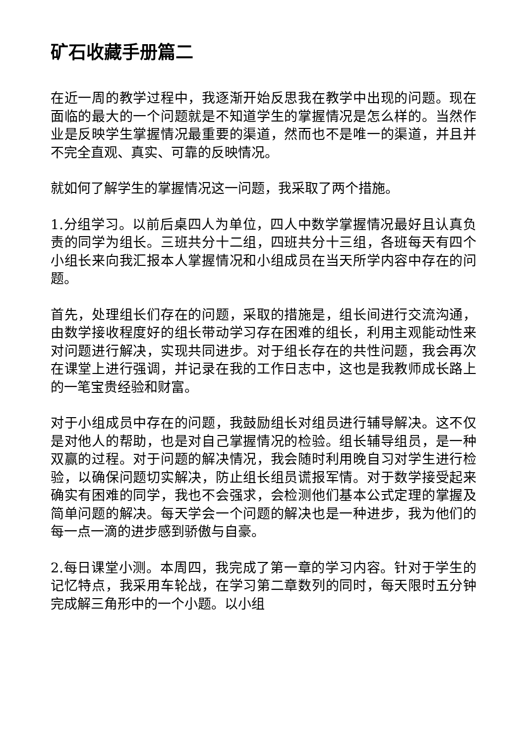矿石收藏手册篇二
在近一周的教学过程中，我逐渐开始反思我在教学中出现的问题。现在面临的最大的一个问题就是不知道学生的掌握情况是怎么样的。当然作业是反映学生掌握情况最重要的渠道，然而也不是唯一的渠道，并且并不完全直观、真实、可靠的反映情况。
就如何了解学生的掌握情况这一问题，我采取了两个措施。
1.分组学习。以前后桌四人为单位，四人中数学掌握情况最好且认真负责的同学为组长。三班共分十二组，四班共分十三组，各班每天有四个小组长来向我汇报本人掌握情况和小组成员在当天所学内容中存在的问题。
首先，处理组长们存在的问题，采取的措施是，组长间进行交流沟通，由数学接收程度好的组长带动学习存在困难的组长，利用主观能动性来对问题进行解决，实现共同进步。对于组长存在的共性问题，我会再次在课堂上进行强调，并记录在我的工作日志中，这也是我教师成长路上的一笔宝贵经验和财富。
对于小组成员中存在的问题，我鼓励组长对组员进行辅导解决。这不仅是对他人的帮助，也是对自己掌握情况的检验。组长辅导组员，是一种双赢的过程。对于问题的解决情况，我会随时利用晚自习对学生进行检验，以确保问题切实解决，防止组长组员谎报军情。对于数学接受起来确实有困难的同学，我也不会强求，会检测他们基本公式定理的掌握及简单问题的解决。每天学会一个问题的解决也是一种进步，我为他们的每一点一滴的进步感到骄傲与自豪。
2.每日课堂小测。本周四，我完成了第一章的学习内容。针对于学生的记忆特点，我采用车轮战，在学习第二章数列的同时，每天限时五分钟完成解三角形中的一个小题。以小组